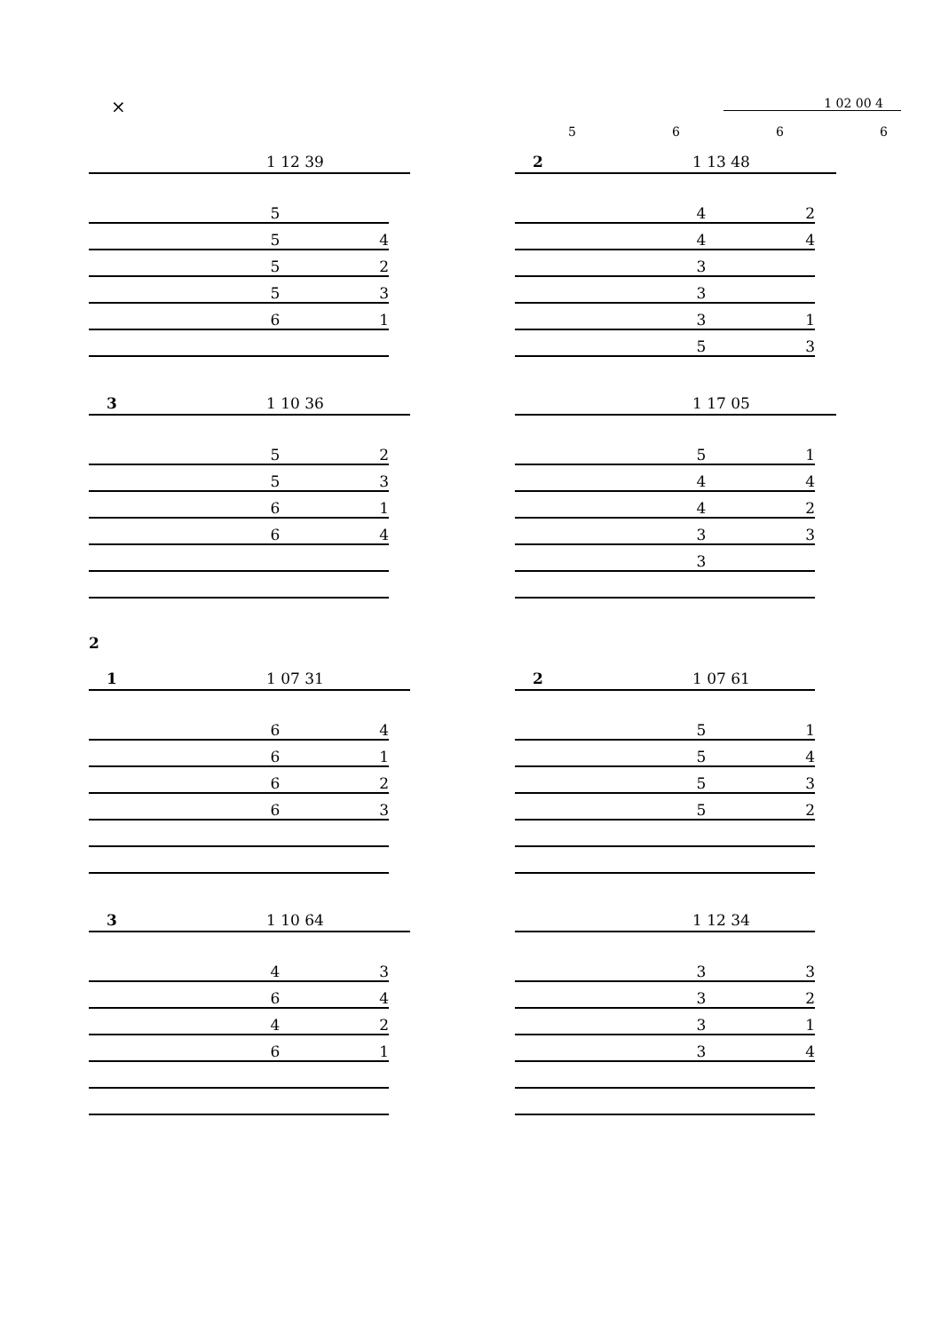× 1 02 00 4
5666
1 12 39
| | 5 | |
| | 5 | 4 |
| | 5 | 2 |
| | 5 | 3 |
| | 6 | 1 |
2 1 13 48
| | 4 | 2 |
| | 4 | 4 |
| | 3 | |
| | 3 | |
| | 3 | 1 |
| | 5 | 3 |
3 1 10 36
| | 5 | 2 |
| | 5 | 3 |
| | 6 | 1 |
| | 6 | 4 |
1 17 05
| | 5 | 1 |
| | 4 | 4 |
| | 4 | 2 |
| | 3 | 3 |
| | 3 | |
2
1 1 07 31
| | 6 | 4 |
| | 6 | 1 |
| | 6 | 2 |
| | 6 | 3 |
2 1 07 61
| | 5 | 1 |
| | 5 | 4 |
| | 5 | 3 |
| | 5 | 2 |
3 1 10 64
| | 4 | 3 |
| | 6 | 4 |
| | 4 | 2 |
| | 6 | 1 |
1 12 34
| | 3 | 3 |
| | 3 | 2 |
| | 3 | 1 |
| | 3 | 4 |